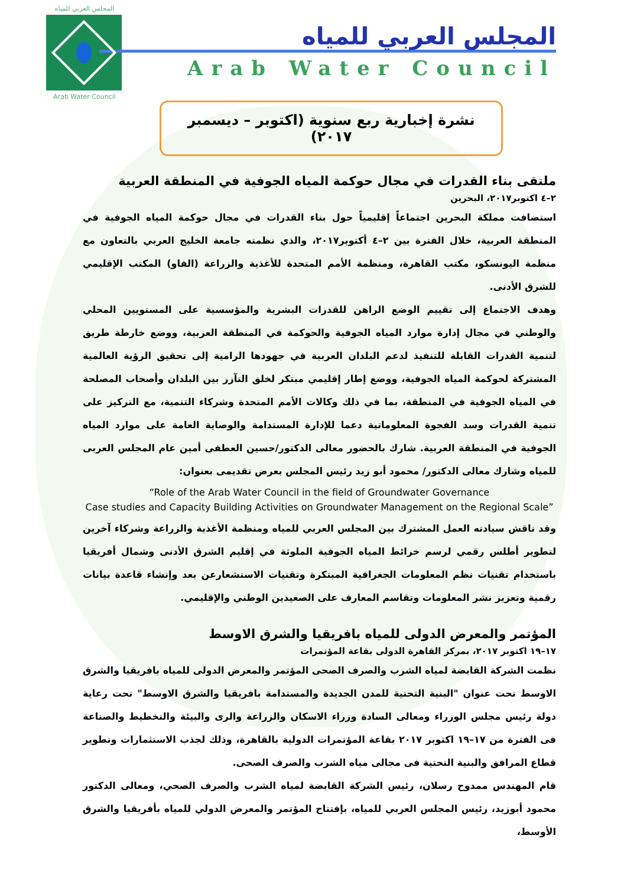المجلس العربي للمياه
Arab Water Council
المجلس العربي للمياه
Arab Water Council
نشرة إخبارية ربع سنوية (اكتوبر – ديسمبر ٢٠١٧)
ملتقى بناء القدرات في مجال حوكمة المياه الجوفية في المنطقة العربية
٢–٤ اكتوبر٢٠١٧، البحرين
استضافت مملكة البحرين اجتماعاً إقليمياً حول بناء القدرات في مجال حوكمة المياه الجوفية في المنطقة العربية، خلال الفترة بين ٢–٤ أكتوبر٢٠١٧، والذي نظمته جامعة الخليج العربي بالتعاون مع منظمة اليونسكو، مكتب القاهرة، ومنظمة الأمم المتحدة للأغذية والزراعة (الفاو) المكتب الإقليمي للشرق الأدنى.
وهدف الاجتماع إلى تقييم الوضع الراهن للقدرات البشرية والمؤسسية على المستويين المحلي والوطني في مجال إدارة موارد المياه الجوفية والحوكمة في المنطقة العربية، ووضع خارطة طريق لتنمية القدرات القابلة للتنفيذ لدعم البلدان العربية في جهودها الرامية إلى تحقيق الرؤية العالمية المشتركة لحوكمة المياه الجوفية، ووضع إطار إقليمي مبتكر لخلق التآزر بين البلدان وأصحاب المصلحة في المياه الجوفية في المنطقة، بما في ذلك وكالات الأمم المتحدة وشركاء التنمية، مع التركيز على تنمية القدرات وسد الفجوة المعلوماتية دعما للإدارة المستدامة والوصاية العامة على موارد المياه الجوفية في المنطقة العربية. شارك بالحضور معالى الدكتور/حسين العطفى أمين عام المجلس العربى للمياه وشارك معالى الدكتور/ محمود أبو زيد رئيس المجلس بعرض تقديمى بعنوان:
“Role of the Arab Water Council in the field of Groundwater Governance
Case studies and Capacity Building Activities on Groundwater Management on the Regional Scale”
وقد ناقش سيادته العمل المشترك بين المجلس العربي للمياه ومنظمة الأغذية والزراعة وشركاء آخرين لتطوير أطلس رقمي لرسم خرائط المياه الجوفية الملوثة في إقليم الشرق الأدنى وشمال أفريقيا باستخدام تقنيات نظم المعلومات الجغرافية المبتكرة وتقنيات الاستشعارعن بعد وإنشاء قاعدة بيانات رقمية وتعزيز نشر المعلومات وتقاسم المعارف على الصعيدين الوطني والإقليمي.
المؤتمر والمعرض الدولى للمياه بافريقيا والشرق الاوسط
١٧–١٩ اكتوبر ٢٠١٧، بمركز القاهرة الدولى بقاعة المؤتمرات
نظمت الشركة القابضة لمياه الشرب والصرف الصحى المؤتمر والمعرض الدولى للمياه بافريقيا والشرق الاوسط تحت عنوان "البنية التحتية للمدن الجديدة والمستدامة بافريقيا والشرق الاوسط" تحت رعاية دولة رئيس مجلس الوزراء ومعالى السادة وزراء الاسكان والزراعة والرى والبيئة والتخطيط والصناعة فى الفترة من ١٧–١٩ اكتوبر ٢٠١٧ بقاعة المؤتمرات الدولية بالقاهرة، وذلك لجذب الاستثمارات وتطوير قطاع المرافق والبنية التحتية فى مجالى مياه الشرب والصرف الصحى.
قام المهندس ممدوح رسلان، رئيس الشركة القابضة لمياه الشرب والصرف الصحي، ومعالى الدكتور محمود أبوزيد، رئيس المجلس العربي للمياه، بإفتتاح المؤتمر والمعرض الدولي للمياه بأفريقيا والشرق الأوسط،